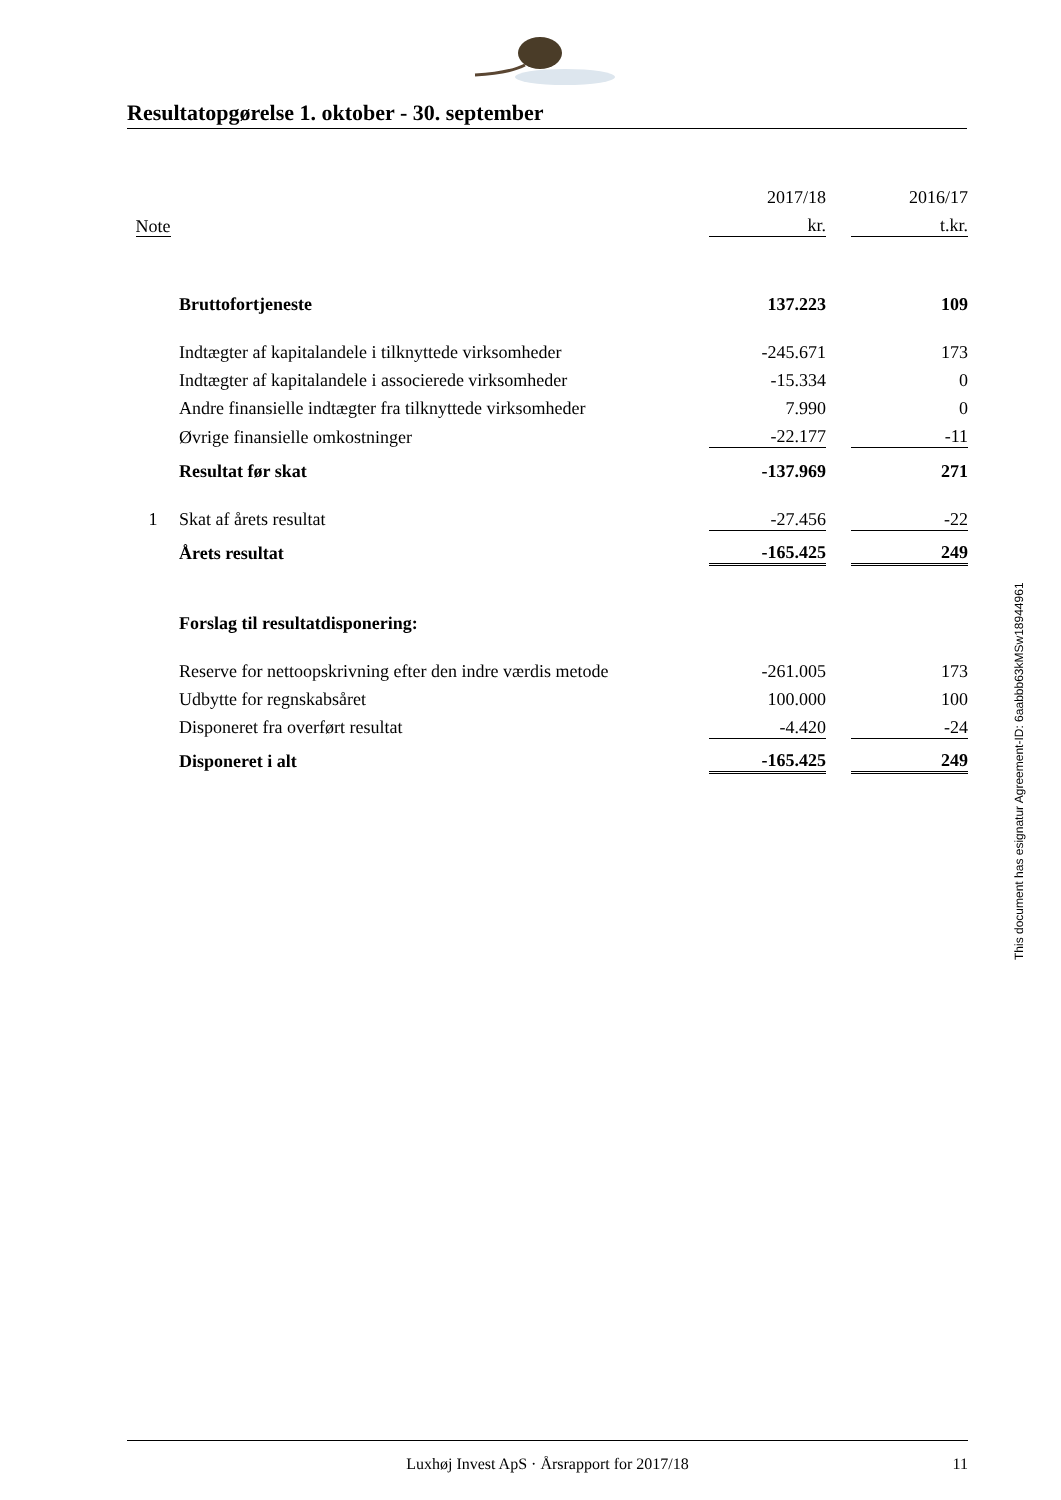Resultatopgørelse 1. oktober - 30. september
| | | 2017/18 | | 2016/17 |
| Note | | kr. | | t.kr. |
| | Bruttofortjeneste | 137.223 | | 109 |
| | Indtægter af kapitalandele i tilknyttede virksomheder | -245.671 | | 173 |
| | Indtægter af kapitalandele i associerede virksomheder | -15.334 | | 0 |
| | Andre finansielle indtægter fra tilknyttede virksomheder | 7.990 | | 0 |
| | Øvrige finansielle omkostninger | -22.177 | | -11 |
| | Resultat før skat | -137.969 | | 271 |
| 1 | Skat af årets resultat | -27.456 | | -22 |
| | Årets resultat | -165.425 | | 249 |
| | Forslag til resultatdisponering: | | | |
| | Reserve for nettoopskrivning efter den indre værdis metode | -261.005 | | 173 |
| | Udbytte for regnskabsåret | 100.000 | | 100 |
| | Disponeret fra overført resultat | -4.420 | | -24 |
| | Disponeret i alt | -165.425 | | 249 |
This document has esignatur Agreement-ID: 6aabbb63kMSw18944961
Luxhøj Invest ApS · Årsrapport for 2017/18
11